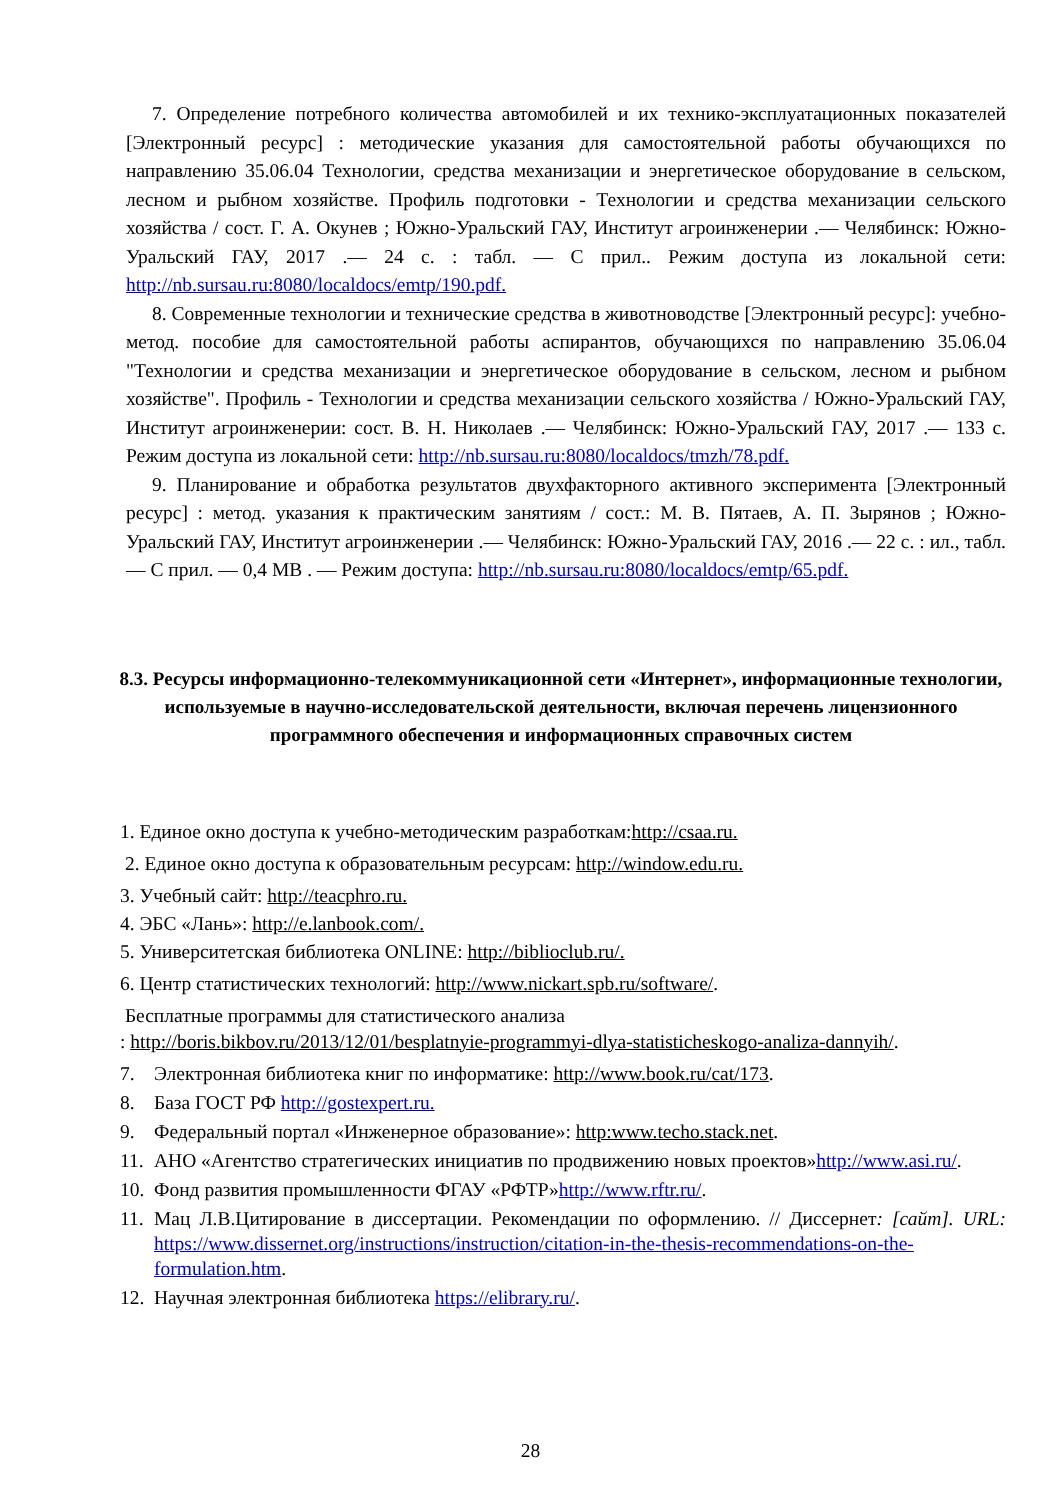7. Определение потребного количества автомобилей и их технико-эксплуатационных показателей [Электронный ресурс] : методические указания для самостоятельной работы обучающихся по направлению 35.06.04 Технологии, средства механизации и энергетическое оборудование в сельском, лесном и рыбном хозяйстве. Профиль подготовки - Технологии и средства механизации сельского хозяйства / сост. Г. А. Окунев ; Южно-Уральский ГАУ, Институт агроинженерии .— Челябинск: Южно-Уральский ГАУ, 2017 .— 24 с. : табл. — С прил.. Режим доступа из локальной сети: http://nb.sursau.ru:8080/localdocs/emtp/190.pdf.
8. Современные технологии и технические средства в животноводстве [Электронный ресурс]: учебно-метод. пособие для самостоятельной работы аспирантов, обучающихся по направлению 35.06.04 "Технологии и средства механизации и энергетическое оборудование в сельском, лесном и рыбном хозяйстве". Профиль - Технологии и средства механизации сельского хозяйства / Южно-Уральский ГАУ, Институт агроинженерии: сост. В. Н. Николаев .— Челябинск: Южно-Уральский ГАУ, 2017 .— 133 с. Режим доступа из локальной сети: http://nb.sursau.ru:8080/localdocs/tmzh/78.pdf.
9. Планирование и обработка результатов двухфакторного активного эксперимента [Электронный ресурс] : метод. указания к практическим занятиям / сост.: М. В. Пятаев, А. П. Зырянов ; Южно-Уральский ГАУ, Институт агроинженерии .— Челябинск: Южно-Уральский ГАУ, 2016 .— 22 с. : ил., табл. — С прил. — 0,4 МВ . — Режим доступа: http://nb.sursau.ru:8080/localdocs/emtp/65.pdf.
8.3. Ресурсы информационно-телекоммуникационной сети «Интернет», информационные технологии, используемые в научно-исследовательской деятельности, включая перечень лицензионного программного обеспечения и информационных справочных систем
1. Единое окно доступа к учебно-методическим разработкам:http://csaa.ru.
2. Единое окно доступа к образовательным ресурсам: http://window.edu.ru.
3. Учебный сайт: http://teacphro.ru.
4. ЭБС «Лань»: http://e.lanbook.com/.
5. Университетская библиотека ONLINE: http://biblioclub.ru/.
6. Центр статистических технологий: http://www.nickart.spb.ru/software/.
Бесплатные программы для статистического анализа
: http://boris.bikbov.ru/2013/12/01/besplatnyie-programmyi-dlya-statisticheskogo-analiza-dannyih/.
7. Электронная библиотека книг по информатике: http://www.book.ru/cat/173.
8. База ГОСТ РФ http://gostexpert.ru.
9. Федеральный портал «Инженерное образование»: http:www.techo.stack.net.
11. АНО «Агентство стратегических инициатив по продвижению новых проектов»http://www.asi.ru/.
10. Фонд развития промышленности ФГАУ «РФТР»http://www.rftr.ru/.
11. Мац Л.В.Цитирование в диссертации. Рекомендации по оформлению. // Диссернет: [сайт]. URL: https://www.dissernet.org/instructions/instruction/citation-in-the-thesis-recommendations-on-the-formulation.htm.
12. Научная электронная библиотека https://elibrary.ru/.
28